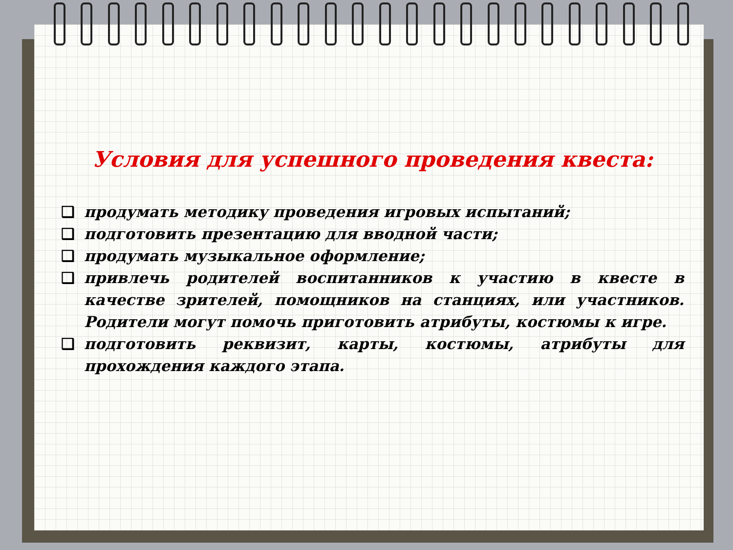Условия для успешного проведения квеста:
❑ продумать методику проведения игровых испытаний;
❑ подготовить презентацию для вводной части;
❑ продумать музыкальное оформление;
❑ привлечь родителей воспитанников к участию в квесте в качестве зрителей, помощников на станциях, или участников. Родители могут помочь приготовить атрибуты, костюмы к игре.
❑ подготовить реквизит, карты, костюмы, атрибуты для прохождения каждого этапа.